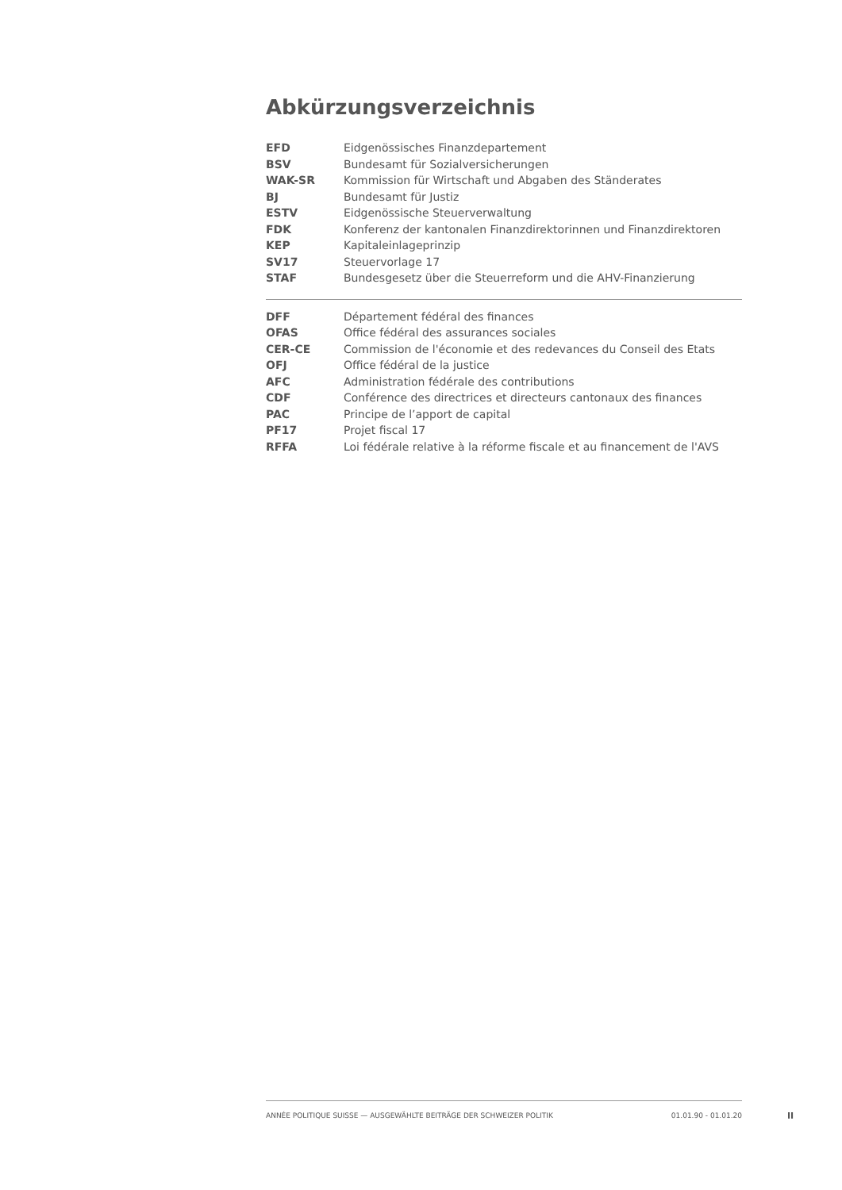Abkürzungsverzeichnis
| EFD | Eidgenössisches Finanzdepartement |
| BSV | Bundesamt für Sozialversicherungen |
| WAK-SR | Kommission für Wirtschaft und Abgaben des Ständerates |
| BJ | Bundesamt für Justiz |
| ESTV | Eidgenössische Steuerverwaltung |
| FDK | Konferenz der kantonalen Finanzdirektorinnen und Finanzdirektoren |
| KEP | Kapitaleinlageprinzip |
| SV17 | Steuervorlage 17 |
| STAF | Bundesgesetz über die Steuerreform und die AHV-Finanzierung |
| DFF | Département fédéral des finances |
| OFAS | Office fédéral des assurances sociales |
| CER-CE | Commission de l'économie et des redevances du Conseil des Etats |
| OFJ | Office fédéral de la justice |
| AFC | Administration fédérale des contributions |
| CDF | Conférence des directrices et directeurs cantonaux des finances |
| PAC | Principe de l’apport de capital |
| PF17 | Projet fiscal 17 |
| RFFA | Loi fédérale relative à la réforme fiscale et au financement de l'AVS |
ANNÉE POLITIQUE SUISSE — AUSGEWÄHLTE BEITRÄGE DER SCHWEIZER POLITIK 01.01.90 - 01.01.20
II